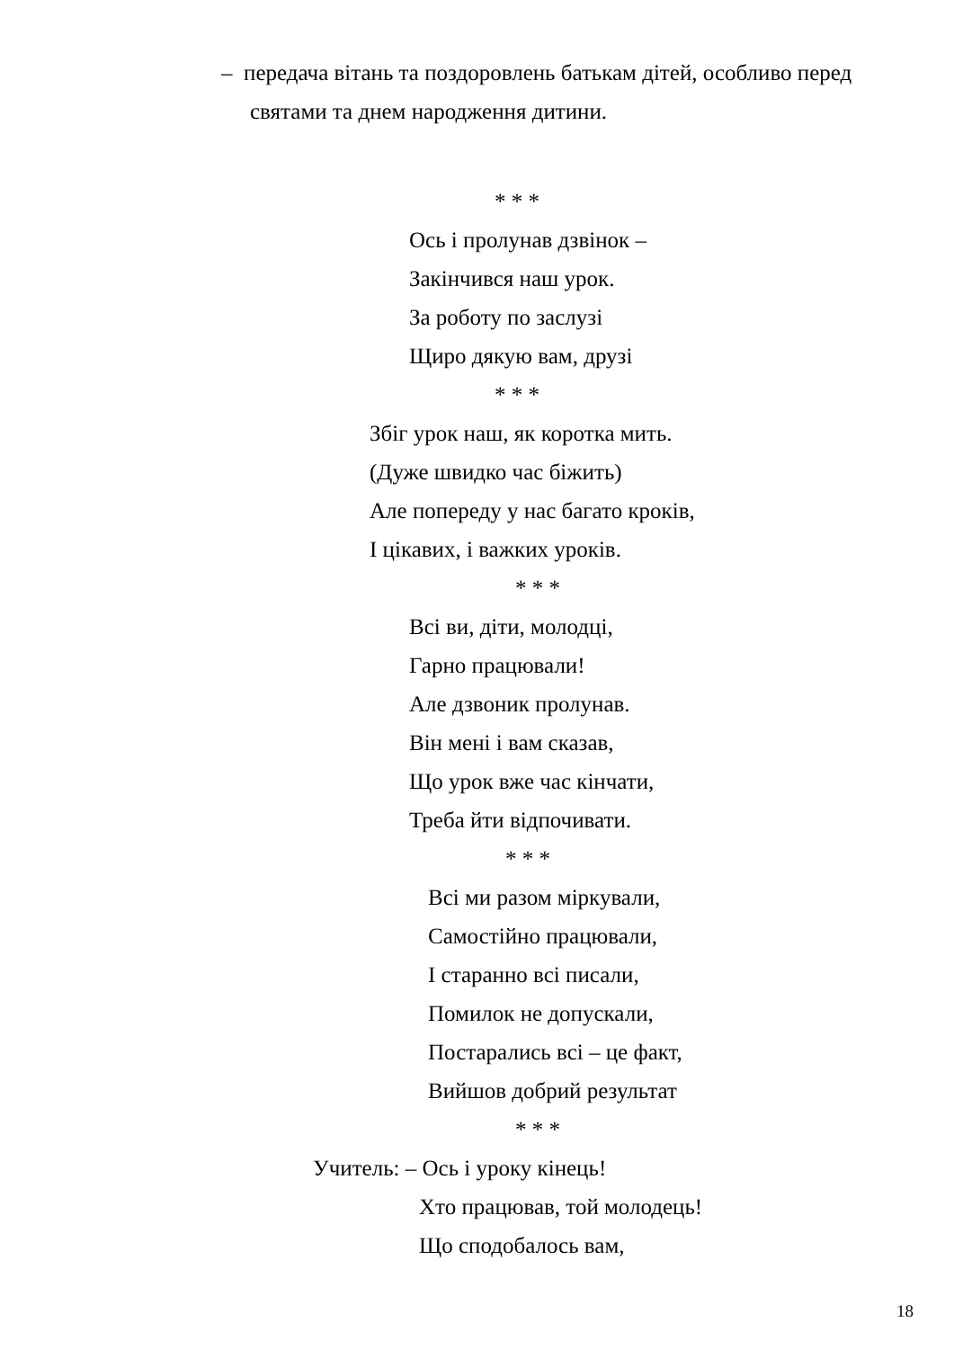– передача вітань та поздоровлень батькам дітей, особливо перед
святами та днем народження дитини.
* * *
Ось і пролунав дзвінок –
Закінчився наш урок.
За роботу по заслузі
Щиро дякую вам, друзі
* * *
Збіг урок наш, як коротка мить.
(Дуже швидко час біжить)
Але попереду у нас багато кроків,
І цікавих, і важких уроків.
* * *
Всі ви, діти, молодці,
Гарно працювали!
Але дзвоник пролунав.
Він мені і вам сказав,
Що урок вже час кінчати,
Треба йти відпочивати.
* * *
Всі ми разом міркували,
Самостійно працювали,
І старанно всі писали,
Помилок не допускали,
Постарались всі – це факт,
Вийшов добрий результат
* * *
Учитель: – Ось і уроку кінець!
Хто працював, той молодець!
Що сподобалось вам,
18